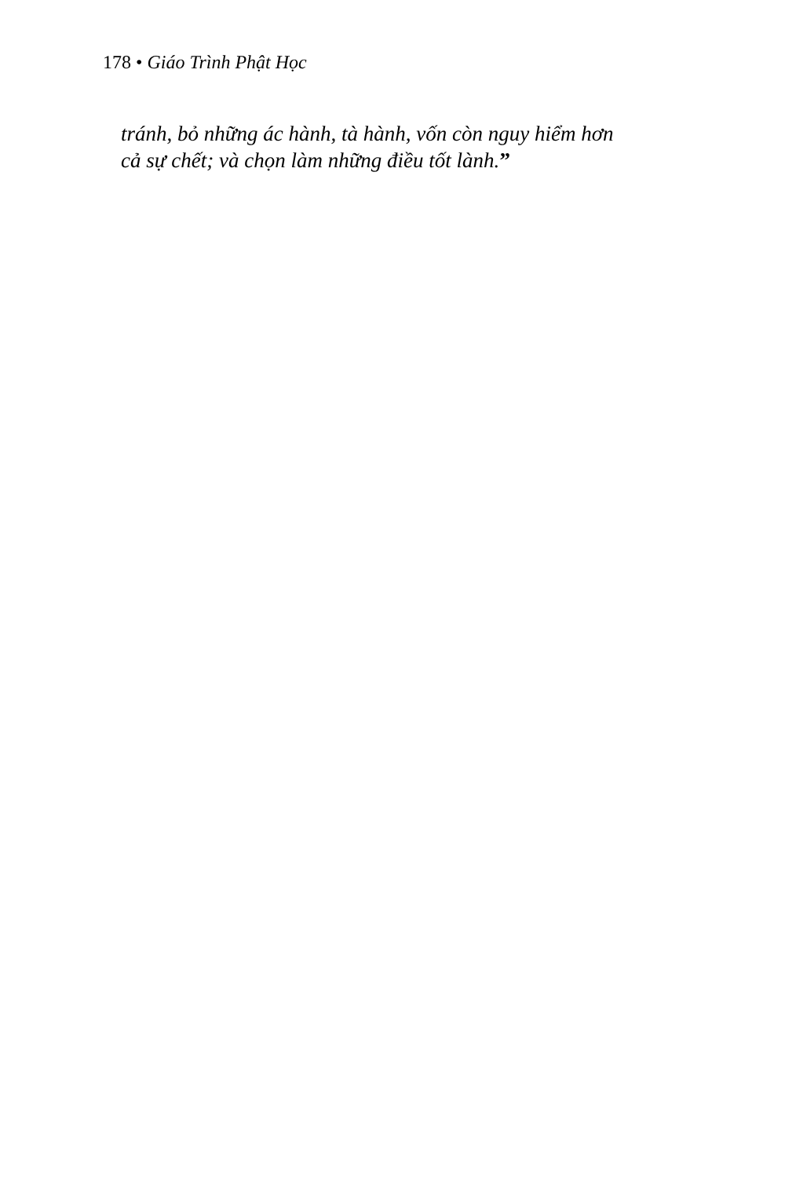178 • Giáo Trình Phật Học
tránh, bỏ những ác hành, tà hành, vốn còn nguy hiểm hơn
cả sự chết; và chọn làm những điều tốt lành.”